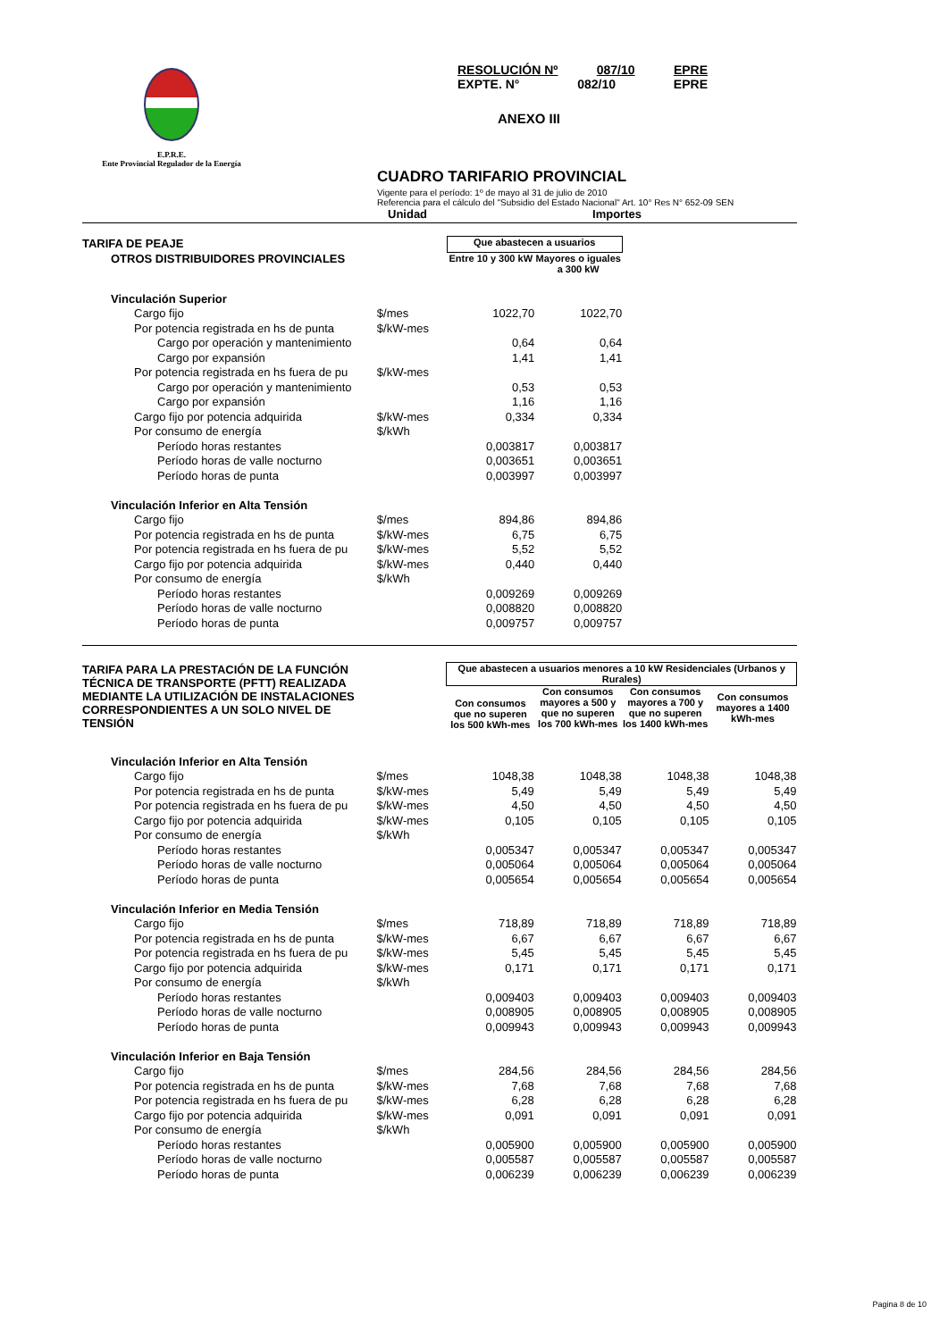E.P.R.E.
Ente Provincial Regulador de la Energía
RESOLUCIÓN Nº 087/10 EPRE
EXPTE. N° 082/10 EPRE
ANEXO III
CUADRO TARIFARIO PROVINCIAL
Vigente para el período: 1º de mayo al 31 de julio de 2010
Referencia para el cálculo del "Subsidio del Estado Nacional" Art. 10° Res N° 652-09 SEN
Unidad Importes
| TARIFA DE PEAJE | | Que abastecen a usuarios | | | |
| OTROS DISTRIBUIDORES PROVINCIALES | | Entre 10 y 300 kW | Mayores o iguales a 300 kW | | |
| Vinculación Superior | | | | | |
| Cargo fijo | $/mes | 1022,70 | 1022,70 | | |
| Por potencia registrada en hs de punta | $/kW-mes | | | | |
| Cargo por operación y mantenimiento | | 0,64 | 0,64 | | |
| Cargo por expansión | | 1,41 | 1,41 | | |
| Por potencia registrada en hs fuera de pu | $/kW-mes | | | | |
| Cargo por operación y mantenimiento | | 0,53 | 0,53 | | |
| Cargo por expansión | | 1,16 | 1,16 | | |
| Cargo fijo por potencia adquirida | $/kW-mes | 0,334 | 0,334 | | |
| Por consumo de energía | $/kWh | | | | |
| Período horas restantes | | 0,003817 | 0,003817 | | |
| Período horas de valle nocturno | | 0,003651 | 0,003651 | | |
| Período horas de punta | | 0,003997 | 0,003997 | | |
| Vinculación Inferior en Alta Tensión | | | | | |
| Cargo fijo | $/mes | 894,86 | 894,86 | | |
| Por potencia registrada en hs de punta | $/kW-mes | 6,75 | 6,75 | | |
| Por potencia registrada en hs fuera de pu | $/kW-mes | 5,52 | 5,52 | | |
| Cargo fijo por potencia adquirida | $/kW-mes | 0,440 | 0,440 | | |
| Por consumo de energía | $/kWh | | | | |
| Período horas restantes | | 0,009269 | 0,009269 | | |
| Período horas de valle nocturno | | 0,008820 | 0,008820 | | |
| Período horas de punta | | 0,009757 | 0,009757 | | |
| TARIFA PARA LA PRESTACIÓN DE LA FUNCIÓN TÉCNICA DE TRANSPORTE (PFTT) REALIZADA MEDIANTE LA UTILIZACIÓN DE INSTALACIONES CORRESPONDIENTES A UN SOLO NIVEL DE TENSIÓN | | Que abastecen a usuarios menores a 10 kW Residenciales (Urbanos y Rurales) | | | |
| | | Con consumos que no superen los 500 kWh-mes | Con consumos mayores a 500 y que no superen los 700 kWh-mes | Con consumos mayores a 700 y que no superen los 1400 kWh-mes | Con consumos mayores a 1400 kWh-mes |
| Vinculación Inferior en Alta Tensión | | | | | |
| Cargo fijo | $/mes | 1048,38 | 1048,38 | 1048,38 | 1048,38 |
| Por potencia registrada en hs de punta | $/kW-mes | 5,49 | 5,49 | 5,49 | 5,49 |
| Por potencia registrada en hs fuera de pu | $/kW-mes | 4,50 | 4,50 | 4,50 | 4,50 |
| Cargo fijo por potencia adquirida | $/kW-mes | 0,105 | 0,105 | 0,105 | 0,105 |
| Por consumo de energía | $/kWh | | | | |
| Período horas restantes | | 0,005347 | 0,005347 | 0,005347 | 0,005347 |
| Período horas de valle nocturno | | 0,005064 | 0,005064 | 0,005064 | 0,005064 |
| Período horas de punta | | 0,005654 | 0,005654 | 0,005654 | 0,005654 |
| Vinculación Inferior en Media Tensión | | | | | |
| Cargo fijo | $/mes | 718,89 | 718,89 | 718,89 | 718,89 |
| Por potencia registrada en hs de punta | $/kW-mes | 6,67 | 6,67 | 6,67 | 6,67 |
| Por potencia registrada en hs fuera de pu | $/kW-mes | 5,45 | 5,45 | 5,45 | 5,45 |
| Cargo fijo por potencia adquirida | $/kW-mes | 0,171 | 0,171 | 0,171 | 0,171 |
| Por consumo de energía | $/kWh | | | | |
| Período horas restantes | | 0,009403 | 0,009403 | 0,009403 | 0,009403 |
| Período horas de valle nocturno | | 0,008905 | 0,008905 | 0,008905 | 0,008905 |
| Período horas de punta | | 0,009943 | 0,009943 | 0,009943 | 0,009943 |
| Vinculación Inferior en Baja Tensión | | | | | |
| Cargo fijo | $/mes | 284,56 | 284,56 | 284,56 | 284,56 |
| Por potencia registrada en hs de punta | $/kW-mes | 7,68 | 7,68 | 7,68 | 7,68 |
| Por potencia registrada en hs fuera de pu | $/kW-mes | 6,28 | 6,28 | 6,28 | 6,28 |
| Cargo fijo por potencia adquirida | $/kW-mes | 0,091 | 0,091 | 0,091 | 0,091 |
| Por consumo de energía | $/kWh | | | | |
| Período horas restantes | | 0,005900 | 0,005900 | 0,005900 | 0,005900 |
| Período horas de valle nocturno | | 0,005587 | 0,005587 | 0,005587 | 0,005587 |
| Período horas de punta | | 0,006239 | 0,006239 | 0,006239 | 0,006239 |
Pagina 8 de 10